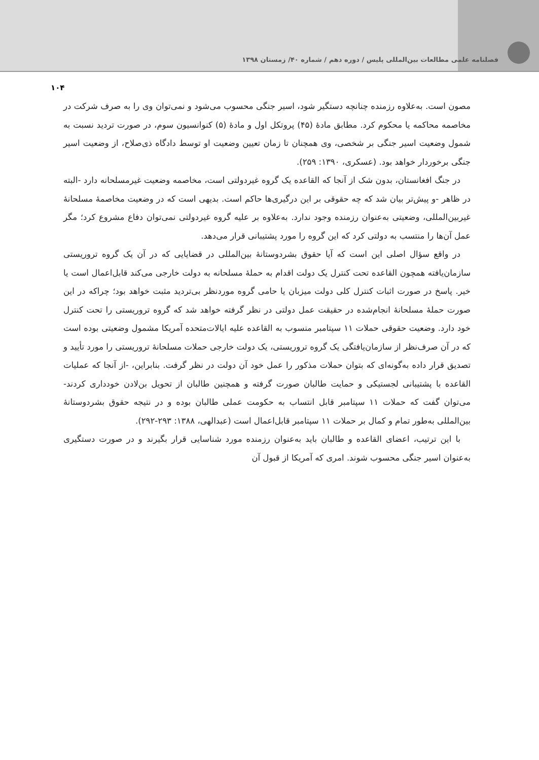فصلنامه علمی مطالعات بین‌المللی پلیس / دوره دهم / شماره ۴۰/ زمستان ۱۳۹۸
۱۰۴
مصون است. به‌علاوه رزمنده چنانچه دستگیر شود، اسیر جنگی محسوب می‌شود و نمی‌توان وی را به صرف شرکت در مخاصمه محاکمه یا محکوم کرد. مطابق مادهٔ (۴۵) پروتکل اول و مادهٔ (۵) کنوانسیون سوم، در صورت تردید نسبت به شمول وضعیت اسیر جنگی بر شخصی، وی همچنان تا زمان تعیین وضعیت او توسط دادگاه ذی‌صلاح، از وضعیت اسیر جنگی برخوردار خواهد بود. (عسکری، ۱۳۹۰: ۲۵۹).
در جنگ افغانستان، بدون شک از آنجا که القاعده یک گروه غیردولتی است، مخاصمه وضعیت غیرمسلحانه دارد -البته در ظاهر -و پیش‌تر بیان شد که چه حقوقی بر این درگیری‌ها حاکم است. بدیهی است که در وضعیت مخاصمهٔ مسلحانهٔ غیربین‌المللی، وضعیتی به‌عنوان رزمنده وجود ندارد. به‌علاوه بر علیه گروه غیردولتی نمی‌توان دفاع مشروع کرد؛ مگر عمل آن‌ها را منتسب به دولتی کرد که این گروه را مورد پشتیبانی قرار می‌دهد.
در واقع سؤال اصلی این است که آیا حقوق بشردوستانهٔ بین‌المللی در قضایایی که در آن یک گروه تروریستی سازمان‌یافته همچون القاعده تحت کنترل یک دولت اقدام به حملهٔ مسلحانه به دولت خارجی می‌کند قابل‌اعمال است یا خیر. پاسخ در صورت اثبات کنترل کلی دولت میزبان یا حامی گروه موردنظر بی‌تردید مثبت خواهد بود؛ چراکه در این صورت حملهٔ مسلحانهٔ انجام‌شده در حقیقت عمل دولتی در نظر گرفته خواهد شد که گروه تروریستی را تحت کنترل خود دارد. وضعیت حقوقی حملات ۱۱ سپتامبر منسوب به القاعده علیه ایالات‌متحده آمریکا مشمول وضعیتی بوده است که در آن صرف‌نظر از سازمان‌یافتگی یک گروه تروریستی، یک دولت خارجی حملات مسلحانهٔ تروریستی را مورد تأیید و تصدیق قرار داده به‌گونه‌ای که بتوان حملات مذکور را عمل خود آن دولت در نظر گرفت. بنابراین، -از آنجا که عملیات القاعده با پشتیبانی لجستیکی و حمایت طالبان صورت گرفته و همچنین طالبان از تحویل بن‌لادن خودداری کردند- می‌توان گفت که حملات ۱۱ سپتامبر قابل انتساب به حکومت عملی طالبان بوده و در نتیجه حقوق بشردوستانهٔ بین‌المللی به‌طور تمام و کمال بر حملات ۱۱ سپتامبر قابل‌اعمال است (عبدالهی، ۱۳۸۸: ۲۹۳-۲۹۲).
با این ترتیب، اعضای القاعده و طالبان باید به‌عنوان رزمنده مورد شناسایی قرار بگیرند و در صورت دستگیری به‌عنوان اسیر جنگی محسوب شوند. امری که آمریکا از قبول آن